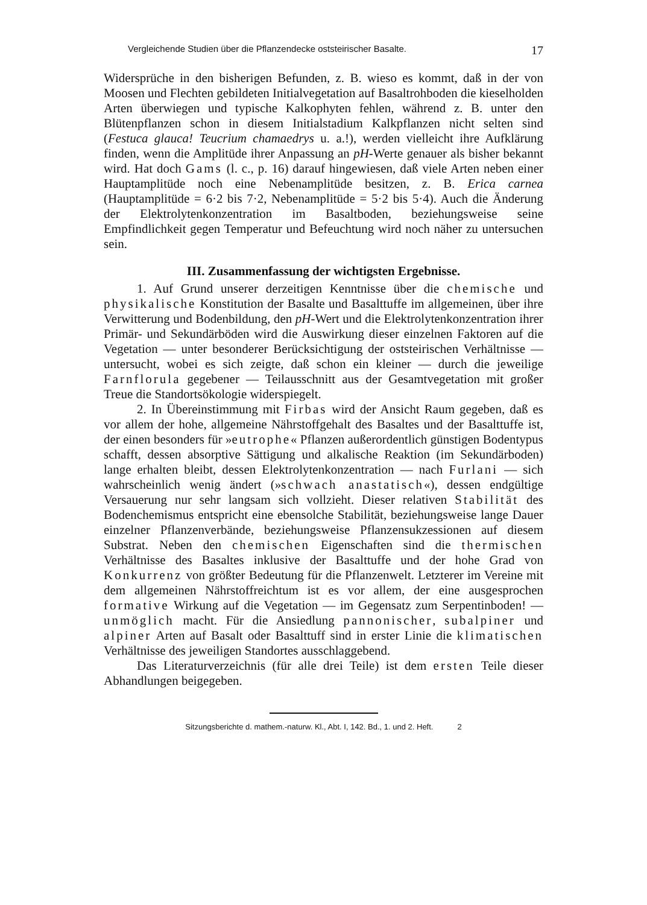Vergleichende Studien über die Pflanzendecke oststeirischer Basalte. 17
Widersprüche in den bisherigen Befunden, z. B. wieso es kommt, daß in der von Moosen und Flechten gebildeten Initialvegetation auf Basaltrohboden die kieselholden Arten überwiegen und typische Kalkophyten fehlen, während z. B. unter den Blütenpflanzen schon in diesem Initialstadium Kalkpflanzen nicht selten sind (Festuca glauca! Teucrium chamaedrys u. a.!), werden vielleicht ihre Aufklärung finden, wenn die Amplitüde ihrer Anpassung an pH-Werte genauer als bisher bekannt wird. Hat doch Gams (l. c., p. 16) darauf hingewiesen, daß viele Arten neben einer Hauptamplitüde noch eine Nebenamplitüde besitzen, z. B. Erica carnea (Hauptamplitüde = 6·2 bis 7·2, Nebenamplitüde = 5·2 bis 5·4). Auch die Änderung der Elektrolytenkonzentration im Basaltboden, beziehungsweise seine Empfindlichkeit gegen Temperatur und Befeuchtung wird noch näher zu untersuchen sein.
III. Zusammenfassung der wichtigsten Ergebnisse.
1. Auf Grund unserer derzeitigen Kenntnisse über die chemische und physikalische Konstitution der Basalte und Basalttuffe im allgemeinen, über ihre Verwitterung und Bodenbildung, den pH-Wert und die Elektrolytenkonzentration ihrer Primär- und Sekundärböden wird die Auswirkung dieser einzelnen Faktoren auf die Vegetation — unter besonderer Berücksichtigung der oststeirischen Verhältnisse — untersucht, wobei es sich zeigte, daß schon ein kleiner — durch die jeweilige Farnflorula gegebener — Teilausschnitt aus der Gesamtvegetation mit großer Treue die Standortsökologie widerspiegelt.
2. In Übereinstimmung mit Firbas wird der Ansicht Raum gegeben, daß es vor allem der hohe, allgemeine Nährstoffgehalt des Basaltes und der Basalttuffe ist, der einen besonders für »eutrophe« Pflanzen außerordentlich günstigen Bodentypus schafft, dessen absorptive Sättigung und alkalische Reaktion (im Sekundärboden) lange erhalten bleibt, dessen Elektrolytenkonzentration — nach Furlani — sich wahrscheinlich wenig ändert (»schwach anastatisch«), dessen endgültige Versauerung nur sehr langsam sich vollzieht. Dieser relativen Stabilität des Bodenchemismus entspricht eine ebensolche Stabilität, beziehungsweise lange Dauer einzelner Pflanzenverbände, beziehungsweise Pflanzensukzessionen auf diesem Substrat. Neben den chemischen Eigenschaften sind die thermischen Verhältnisse des Basaltes inklusive der Basalttuffe und der hohe Grad von Konkurrenz von größter Bedeutung für die Pflanzenwelt. Letzterer im Vereine mit dem allgemeinen Nährstoffreichtum ist es vor allem, der eine ausgesprochen formative Wirkung auf die Vegetation — im Gegensatz zum Serpentinboden! — unmöglich macht. Für die Ansiedlung pannonischer, subalpiner und alpiner Arten auf Basalt oder Basalttuff sind in erster Linie die klimatischen Verhältnisse des jeweiligen Standortes ausschlaggebend.
Das Literaturverzeichnis (für alle drei Teile) ist dem ersten Teile dieser Abhandlungen beigegeben.
Sitzungsberichte d. mathem.-naturw. Kl., Abt. I, 142. Bd., 1. und 2. Heft. 2